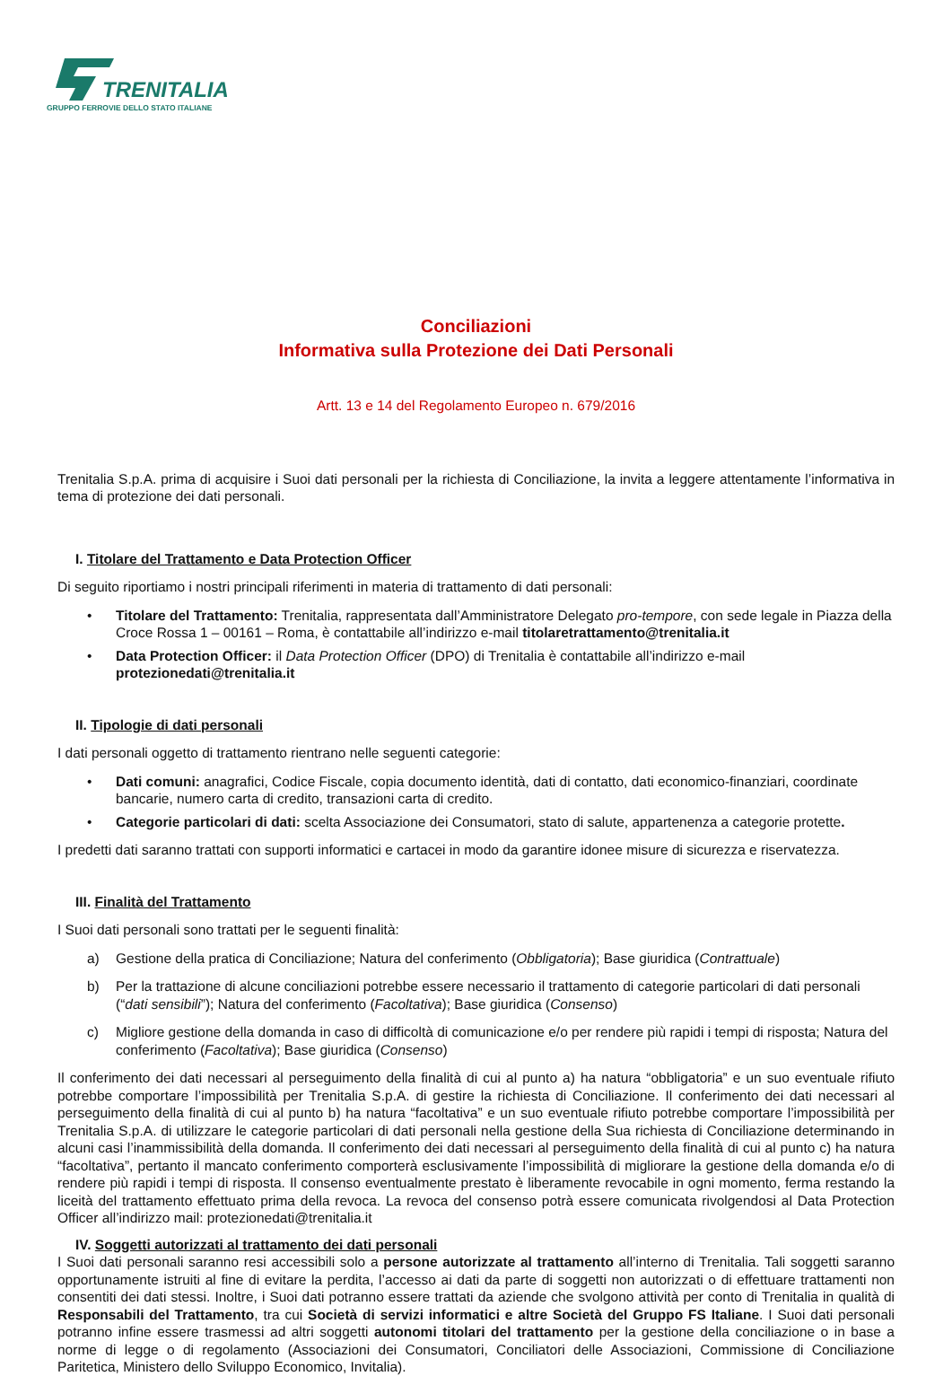TRENITALIA
GRUPPO FERROVIE DELLO STATO ITALIANE
Conciliazioni
Informativa sulla Protezione dei Dati Personali
Artt. 13 e 14 del Regolamento Europeo n. 679/2016
Trenitalia S.p.A. prima di acquisire i Suoi dati personali per la richiesta di Conciliazione, la invita a leggere attentamente l’informativa in tema di protezione dei dati personali.
I. Titolare del Trattamento e Data Protection Officer
Di seguito riportiamo i nostri principali riferimenti in materia di trattamento di dati personali:
• Titolare del Trattamento: Trenitalia, rappresentata dall’Amministratore Delegato pro-tempore, con sede legale in Piazza della Croce Rossa 1 – 00161 – Roma, è contattabile all’indirizzo e-mail titolaretrattamento@trenitalia.it
• Data Protection Officer: il Data Protection Officer (DPO) di Trenitalia è contattabile all’indirizzo e-mail protezionedati@trenitalia.it
II. Tipologie di dati personali
I dati personali oggetto di trattamento rientrano nelle seguenti categorie:
• Dati comuni: anagrafici, Codice Fiscale, copia documento identità, dati di contatto, dati economico-finanziari, coordinate bancarie, numero carta di credito, transazioni carta di credito.
• Categorie particolari di dati: scelta Associazione dei Consumatori, stato di salute, appartenenza a categorie protette.
I predetti dati saranno trattati con supporti informatici e cartacei in modo da garantire idonee misure di sicurezza e riservatezza.
III. Finalità del Trattamento
I Suoi dati personali sono trattati per le seguenti finalità:
a) Gestione della pratica di Conciliazione; Natura del conferimento (Obbligatoria); Base giuridica (Contrattuale)
b) Per la trattazione di alcune conciliazioni potrebbe essere necessario il trattamento di categorie particolari di dati personali (“dati sensibili”); Natura del conferimento (Facoltativa); Base giuridica (Consenso)
c) Migliore gestione della domanda in caso di difficoltà di comunicazione e/o per rendere più rapidi i tempi di risposta; Natura del conferimento (Facoltativa); Base giuridica (Consenso)
Il conferimento dei dati necessari al perseguimento della finalità di cui al punto a) ha natura “obbligatoria” e un suo eventuale rifiuto potrebbe comportare l’impossibilità per Trenitalia S.p.A. di gestire la richiesta di Conciliazione. Il conferimento dei dati necessari al perseguimento della finalità di cui al punto b) ha natura “facoltativa” e un suo eventuale rifiuto potrebbe comportare l’impossibilità per Trenitalia S.p.A. di utilizzare le categorie particolari di dati personali nella gestione della Sua richiesta di Conciliazione determinando in alcuni casi l’inammissibilità della domanda. Il conferimento dei dati necessari al perseguimento della finalità di cui al punto c) ha natura “facoltativa”, pertanto il mancato conferimento comporterà esclusivamente l’impossibilità di migliorare la gestione della domanda e/o di rendere più rapidi i tempi di risposta. Il consenso eventualmente prestato è liberamente revocabile in ogni momento, ferma restando la liceità del trattamento effettuato prima della revoca. La revoca del consenso potrà essere comunicata rivolgendosi al Data Protection Officer all’indirizzo mail: protezionedati@trenitalia.it
IV. Soggetti autorizzati al trattamento dei dati personali
I Suoi dati personali saranno resi accessibili solo a persone autorizzate al trattamento all’interno di Trenitalia. Tali soggetti saranno opportunamente istruiti al fine di evitare la perdita, l’accesso ai dati da parte di soggetti non autorizzati o di effettuare trattamenti non consentiti dei dati stessi. Inoltre, i Suoi dati potranno essere trattati da aziende che svolgono attività per conto di Trenitalia in qualità di Responsabili del Trattamento, tra cui Società di servizi informatici e altre Società del Gruppo FS Italiane. I Suoi dati personali potranno infine essere trasmessi ad altri soggetti autonomi titolari del trattamento per la gestione della conciliazione o in base a norme di legge o di regolamento (Associazioni dei Consumatori, Conciliatori delle Associazioni, Commissione di Conciliazione Paritetica, Ministero dello Sviluppo Economico, Invitalia).